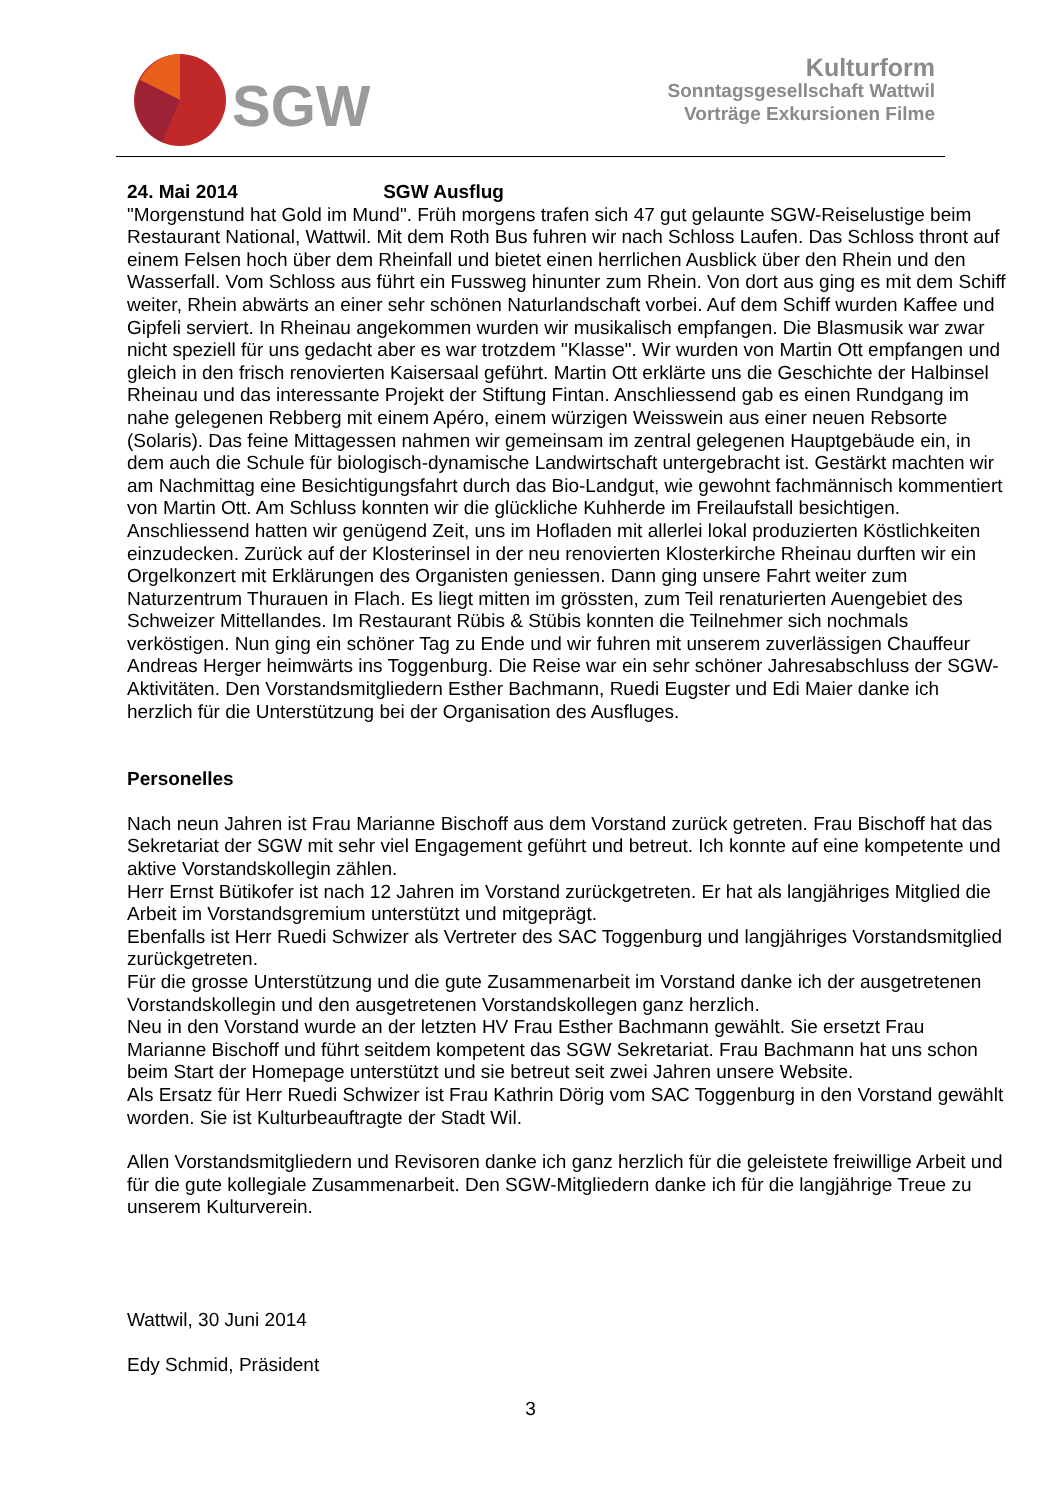SGW
Kulturform
Sonntagsgesellschaft Wattwil
Vorträge Exkursionen Filme
24. Mai 2014 SGW Ausflug
"Morgenstund hat Gold im Mund". Früh morgens trafen sich 47 gut gelaunte SGW-Reiselustige beim Restaurant National, Wattwil. Mit dem Roth Bus fuhren wir nach Schloss Laufen. Das Schloss thront auf einem Felsen hoch über dem Rheinfall und bietet einen herrlichen Ausblick über den Rhein und den Wasserfall. Vom Schloss aus führt ein Fussweg hinunter zum Rhein. Von dort aus ging es mit dem Schiff weiter, Rhein abwärts an einer sehr schönen Naturlandschaft vorbei. Auf dem Schiff wurden Kaffee und Gipfeli serviert. In Rheinau angekommen wurden wir musikalisch empfangen. Die Blasmusik war zwar nicht speziell für uns gedacht aber es war trotzdem "Klasse". Wir wurden von Martin Ott empfangen und gleich in den frisch renovierten Kaisersaal geführt. Martin Ott erklärte uns die Geschichte der Halbinsel Rheinau und das interessante Projekt der Stiftung Fintan. Anschliessend gab es einen Rundgang im nahe gelegenen Rebberg mit einem Apéro, einem würzigen Weisswein aus einer neuen Rebsorte (Solaris). Das feine Mittagessen nahmen wir gemeinsam im zentral gelegenen Hauptgebäude ein, in dem auch die Schule für biologisch-dynamische Landwirtschaft untergebracht ist. Gestärkt machten wir am Nachmittag eine Besichtigungsfahrt durch das Bio-Landgut, wie gewohnt fachmännisch kommentiert von Martin Ott. Am Schluss konnten wir die glückliche Kuhherde im Freilaufstall besichtigen. Anschliessend hatten wir genügend Zeit, uns im Hofladen mit allerlei lokal produzierten Köstlichkeiten einzudecken. Zurück auf der Klosterinsel in der neu renovierten Klosterkirche Rheinau durften wir ein Orgelkonzert mit Erklärungen des Organisten geniessen. Dann ging unsere Fahrt weiter zum Naturzentrum Thurauen in Flach. Es liegt mitten im grössten, zum Teil renaturierten Auengebiet des Schweizer Mittellandes. Im Restaurant Rübis & Stübis konnten die Teilnehmer sich nochmals verköstigen. Nun ging ein schöner Tag zu Ende und wir fuhren mit unserem zuverlässigen Chauffeur Andreas Herger heimwärts ins Toggenburg. Die Reise war ein sehr schöner Jahresabschluss der SGW-Aktivitäten. Den Vorstandsmitgliedern Esther Bachmann, Ruedi Eugster und Edi Maier danke ich herzlich für die Unterstützung bei der Organisation des Ausfluges.
Personelles
Nach neun Jahren ist Frau Marianne Bischoff aus dem Vorstand zurück getreten. Frau Bischoff hat das Sekretariat der SGW mit sehr viel Engagement geführt und betreut. Ich konnte auf eine kompetente und aktive Vorstandskollegin zählen.
Herr Ernst Bütikofer ist nach 12 Jahren im Vorstand zurückgetreten. Er hat als langjähriges Mitglied die Arbeit im Vorstandsgremium unterstützt und mitgeprägt.
Ebenfalls ist Herr Ruedi Schwizer als Vertreter des SAC Toggenburg und langjähriges Vorstandsmitglied zurückgetreten.
Für die grosse Unterstützung und die gute Zusammenarbeit im Vorstand danke ich der ausgetretenen Vorstandskollegin und den ausgetretenen Vorstandskollegen ganz herzlich.
Neu in den Vorstand wurde an der letzten HV Frau Esther Bachmann gewählt. Sie ersetzt Frau Marianne Bischoff und führt seitdem kompetent das SGW Sekretariat. Frau Bachmann hat uns schon beim Start der Homepage unterstützt und sie betreut seit zwei Jahren unsere Website.
Als Ersatz für Herr Ruedi Schwizer ist Frau Kathrin Dörig vom SAC Toggenburg in den Vorstand gewählt worden. Sie ist Kulturbeauftragte der Stadt Wil.
Allen Vorstandsmitgliedern und Revisoren danke ich ganz herzlich für die geleistete freiwillige Arbeit und für die gute kollegiale Zusammenarbeit. Den SGW-Mitgliedern danke ich für die langjährige Treue zu unserem Kulturverein.
Wattwil, 30 Juni 2014
Edy Schmid, Präsident
3